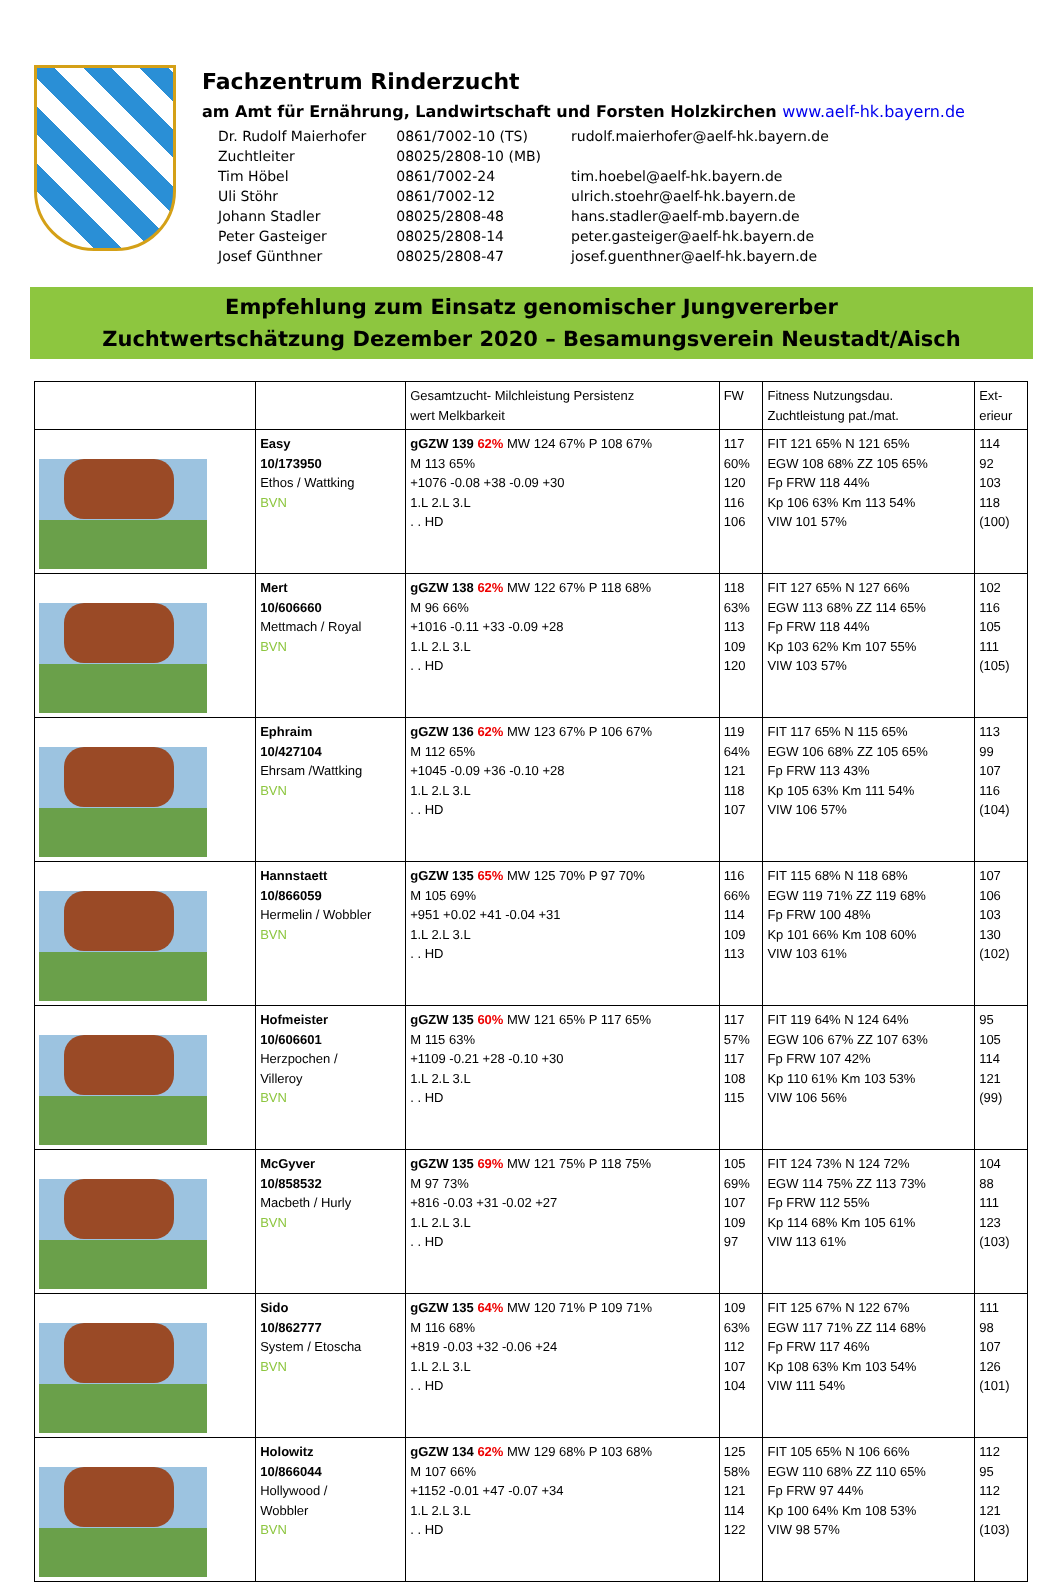Fachzentrum Rinderzucht
am Amt für Ernährung, Landwirtschaft und Forsten Holzkirchen www.aelf-hk.bayern.de
| Dr. Rudolf Maierhofer | 0861/7002-10 (TS) | rudolf.maierhofer@aelf-hk.bayern.de |
| Zuchtleiter | 08025/2808-10 (MB) | |
| Tim Höbel | 0861/7002-24 | tim.hoebel@aelf-hk.bayern.de |
| Uli Stöhr | 0861/7002-12 | ulrich.stoehr@aelf-hk.bayern.de |
| Johann Stadler | 08025/2808-48 | hans.stadler@aelf-mb.bayern.de |
| Peter Gasteiger | 08025/2808-14 | peter.gasteiger@aelf-hk.bayern.de |
| Josef Günthner | 08025/2808-47 | josef.guenthner@aelf-hk.bayern.de |
Empfehlung zum Einsatz genomischer Jungvererber
Zuchtwertschätzung Dezember 2020 – Besamungsverein Neustadt/Aisch
| | | Gesamtzucht- Milchleistung Persistenz wert Melkbarkeit | FW | Fitness Nutzungsdau. Zuchtleistung pat./mat. | Ext- erieur |
| --- | --- | --- | --- | --- | --- |
| | Easy 10/173950 Ethos / Wattking BVN | gGZW 139 62% MW 124 67% P 108 67% M 113 65% +1076 -0.08 +38 -0.09 +30 1.L 2.L 3.L . . HD | 117 60% 120 116 106 | FIT 121 65% N 121 65% EGW 108 68% ZZ 105 65% Fp FRW 118 44% Kp 106 63% Km 113 54% VIW 101 57% | 114 92 103 118 (100) |
| | Mert 10/606660 Mettmach / Royal BVN | gGZW 138 62% MW 122 67% P 118 68% M 96 66% +1016 -0.11 +33 -0.09 +28 1.L 2.L 3.L . . HD | 118 63% 113 109 120 | FIT 127 65% N 127 66% EGW 113 68% ZZ 114 65% Fp FRW 118 44% Kp 103 62% Km 107 55% VIW 103 57% | 102 116 105 111 (105) |
| | Ephraim 10/427104 Ehrsam /Wattking BVN | gGZW 136 62% MW 123 67% P 106 67% M 112 65% +1045 -0.09 +36 -0.10 +28 1.L 2.L 3.L . . HD | 119 64% 121 118 107 | FIT 117 65% N 115 65% EGW 106 68% ZZ 105 65% Fp FRW 113 43% Kp 105 63% Km 111 54% VIW 106 57% | 113 99 107 116 (104) |
| | Hannstaett 10/866059 Hermelin / Wobbler BVN | gGZW 135 65% MW 125 70% P 97 70% M 105 69% +951 +0.02 +41 -0.04 +31 1.L 2.L 3.L . . HD | 116 66% 114 109 113 | FIT 115 68% N 118 68% EGW 119 71% ZZ 119 68% Fp FRW 100 48% Kp 101 66% Km 108 60% VIW 103 61% | 107 106 103 130 (102) |
| | Hofmeister 10/606601 Herzpochen / Villeroy BVN | gGZW 135 60% MW 121 65% P 117 65% M 115 63% +1109 -0.21 +28 -0.10 +30 1.L 2.L 3.L . . HD | 117 57% 117 108 115 | FIT 119 64% N 124 64% EGW 106 67% ZZ 107 63% Fp FRW 107 42% Kp 110 61% Km 103 53% VIW 106 56% | 95 105 114 121 (99) |
| | McGyver 10/858532 Macbeth / Hurly BVN | gGZW 135 69% MW 121 75% P 118 75% M 97 73% +816 -0.03 +31 -0.02 +27 1.L 2.L 3.L . . HD | 105 69% 107 109 97 | FIT 124 73% N 124 72% EGW 114 75% ZZ 113 73% Fp FRW 112 55% Kp 114 68% Km 105 61% VIW 113 61% | 104 88 111 123 (103) |
| | Sido 10/862777 System / Etoscha BVN | gGZW 135 64% MW 120 71% P 109 71% M 116 68% +819 -0.03 +32 -0.06 +24 1.L 2.L 3.L . . HD | 109 63% 112 107 104 | FIT 125 67% N 122 67% EGW 117 71% ZZ 114 68% Fp FRW 117 46% Kp 108 63% Km 103 54% VIW 111 54% | 111 98 107 126 (101) |
| | Holowitz 10/866044 Hollywood / Wobbler BVN | gGZW 134 62% MW 129 68% P 103 68% M 107 66% +1152 -0.01 +47 -0.07 +34 1.L 2.L 3.L . . HD | 125 58% 121 114 122 | FIT 105 65% N 106 66% EGW 110 68% ZZ 110 65% Fp FRW 97 44% Kp 100 64% Km 108 53% VIW 98 57% | 112 95 112 121 (103) |